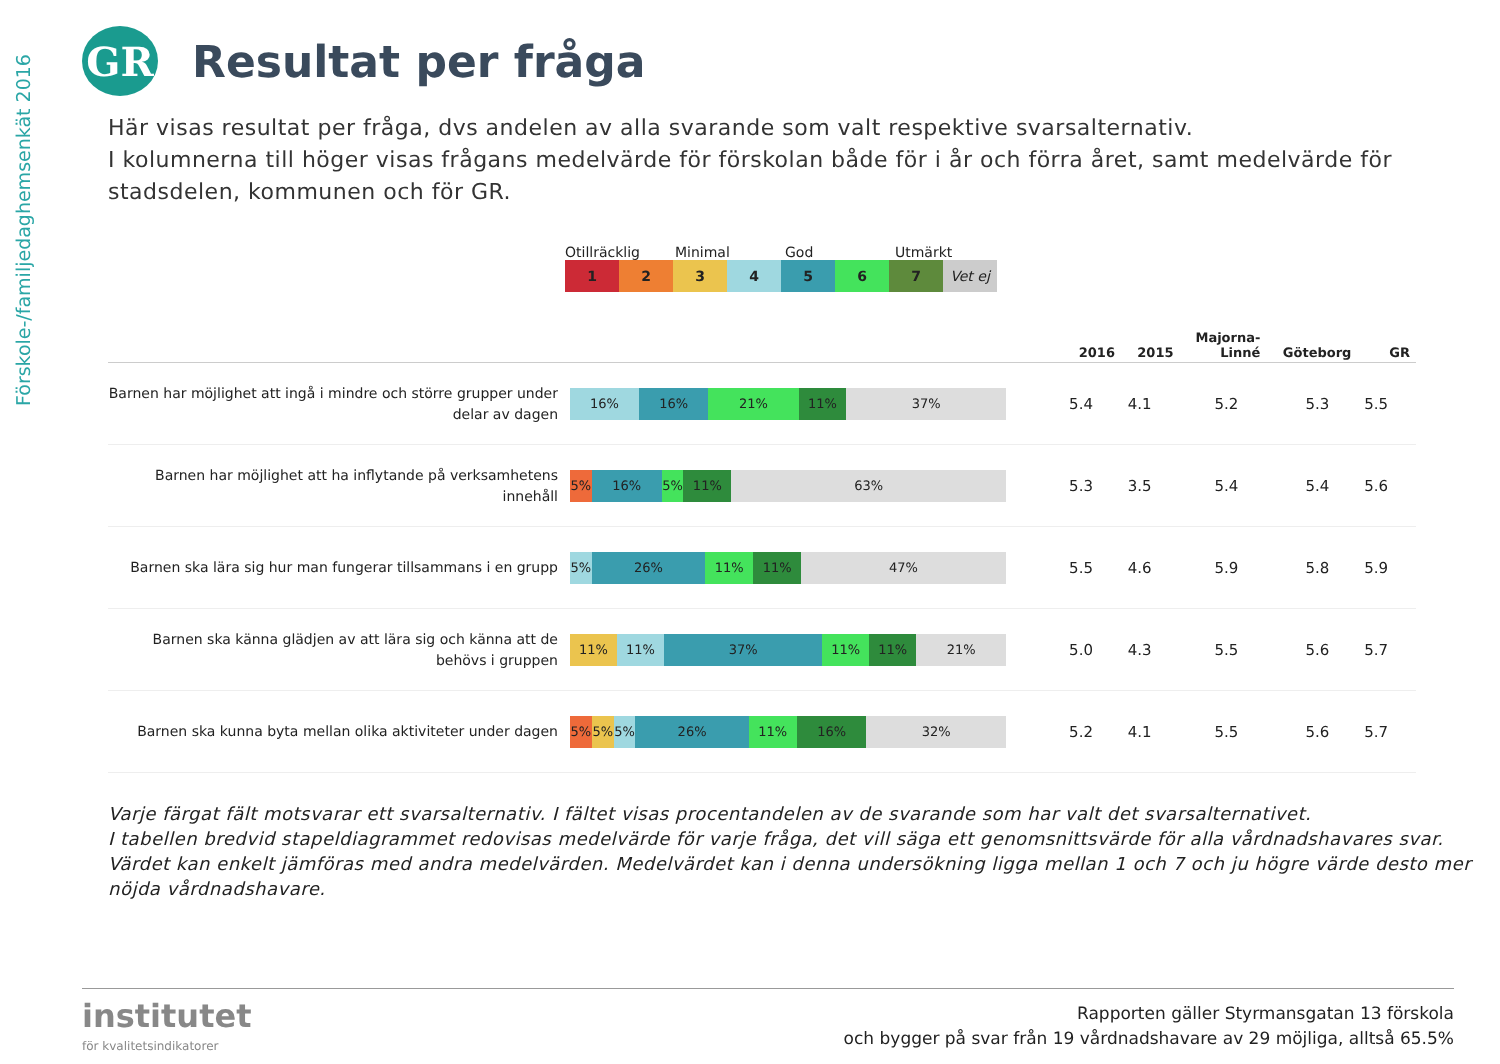Förskole-/familjedaghemsenkät 2016
GR
Resultat per fråga
Här visas resultat per fråga, dvs andelen av alla svarande som valt respektive svarsalternativ.
I kolumnerna till höger visas frågans medelvärde för förskolan både för i år och förra året, samt medelvärde för stadsdelen, kommunen och för GR.
Otillräcklig Minimal God Utmärkt
1 2 3 4 5 6 7 Vet ej
| | | 2016 | 2015 | Majorna- Linné | Göteborg | GR |
| --- | --- | --- | --- | --- | --- | --- |
| Barnen har möjlighet att ingå i mindre och större grupper under delar av dagen | 16% 16% 21% 11% 37% | 5.4 | 4.1 | 5.2 | 5.3 | 5.5 |
| Barnen har möjlighet att ha inflytande på verksamhetens innehåll | 5% 16% 5% 11% 63% | 5.3 | 3.5 | 5.4 | 5.4 | 5.6 |
| Barnen ska lära sig hur man fungerar tillsammans i en grupp | 5% 26% 11% 11% 47% | 5.5 | 4.6 | 5.9 | 5.8 | 5.9 |
| Barnen ska känna glädjen av att lära sig och känna att de behövs i gruppen | 11% 11% 37% 11% 11% 21% | 5.0 | 4.3 | 5.5 | 5.6 | 5.7 |
| Barnen ska kunna byta mellan olika aktiviteter under dagen | 5% 5% 5% 26% 11% 16% 32% | 5.2 | 4.1 | 5.5 | 5.6 | 5.7 |
Varje färgat fält motsvarar ett svarsalternativ. I fältet visas procentandelen av de svarande som har valt det svarsalternativet.
I tabellen bredvid stapeldiagrammet redovisas medelvärde för varje fråga, det vill säga ett genomsnittsvärde för alla vårdnadshavares svar. Värdet kan enkelt jämföras med andra medelvärden. Medelvärdet kan i denna undersökning ligga mellan 1 och 7 och ju högre värde desto mer nöjda vårdnadshavare.
institutet
för kvalitetsindikatorer
Rapporten gäller Styrmansgatan 13 förskola
och bygger på svar från 19 vårdnadshavare av 29 möjliga, alltså 65.5%